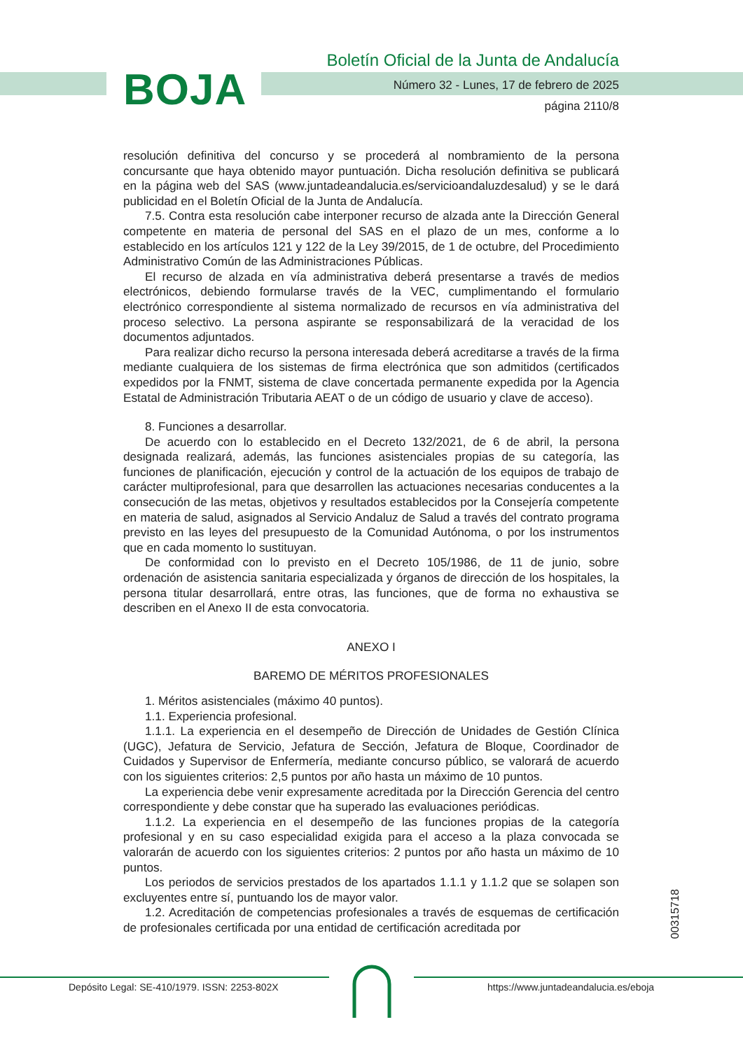BOJA
Boletín Oficial de la Junta de Andalucía
Número 32 - Lunes, 17 de febrero de 2025
página 2110/8
resolución definitiva del concurso y se procederá al nombramiento de la persona concursante que haya obtenido mayor puntuación. Dicha resolución definitiva se publicará en la página web del SAS (www.juntadeandalucia.es/servicioandaluzdesalud) y se le dará publicidad en el Boletín Oficial de la Junta de Andalucía.
7.5. Contra esta resolución cabe interponer recurso de alzada ante la Dirección General competente en materia de personal del SAS en el plazo de un mes, conforme a lo establecido en los artículos 121 y 122 de la Ley 39/2015, de 1 de octubre, del Procedimiento Administrativo Común de las Administraciones Públicas.
El recurso de alzada en vía administrativa deberá presentarse a través de medios electrónicos, debiendo formularse través de la VEC, cumplimentando el formulario electrónico correspondiente al sistema normalizado de recursos en vía administrativa del proceso selectivo. La persona aspirante se responsabilizará de la veracidad de los documentos adjuntados.
Para realizar dicho recurso la persona interesada deberá acreditarse a través de la firma mediante cualquiera de los sistemas de firma electrónica que son admitidos (certificados expedidos por la FNMT, sistema de clave concertada permanente expedida por la Agencia Estatal de Administración Tributaria AEAT o de un código de usuario y clave de acceso).
8. Funciones a desarrollar.
De acuerdo con lo establecido en el Decreto 132/2021, de 6 de abril, la persona designada realizará, además, las funciones asistenciales propias de su categoría, las funciones de planificación, ejecución y control de la actuación de los equipos de trabajo de carácter multiprofesional, para que desarrollen las actuaciones necesarias conducentes a la consecución de las metas, objetivos y resultados establecidos por la Consejería competente en materia de salud, asignados al Servicio Andaluz de Salud a través del contrato programa previsto en las leyes del presupuesto de la Comunidad Autónoma, o por los instrumentos que en cada momento lo sustituyan.
De conformidad con lo previsto en el Decreto 105/1986, de 11 de junio, sobre ordenación de asistencia sanitaria especializada y órganos de dirección de los hospitales, la persona titular desarrollará, entre otras, las funciones, que de forma no exhaustiva se describen en el Anexo II de esta convocatoria.
ANEXO I
BAREMO DE MÉRITOS PROFESIONALES
1. Méritos asistenciales (máximo 40 puntos).
1.1. Experiencia profesional.
1.1.1. La experiencia en el desempeño de Dirección de Unidades de Gestión Clínica (UGC), Jefatura de Servicio, Jefatura de Sección, Jefatura de Bloque, Coordinador de Cuidados y Supervisor de Enfermería, mediante concurso público, se valorará de acuerdo con los siguientes criterios: 2,5 puntos por año hasta un máximo de 10 puntos.
La experiencia debe venir expresamente acreditada por la Dirección Gerencia del centro correspondiente y debe constar que ha superado las evaluaciones periódicas.
1.1.2. La experiencia en el desempeño de las funciones propias de la categoría profesional y en su caso especialidad exigida para el acceso a la plaza convocada se valorarán de acuerdo con los siguientes criterios: 2 puntos por año hasta un máximo de 10 puntos.
Los periodos de servicios prestados de los apartados 1.1.1 y 1.1.2 que se solapen son excluyentes entre sí, puntuando los de mayor valor.
1.2. Acreditación de competencias profesionales a través de esquemas de certificación de profesionales certificada por una entidad de certificación acreditada por
00315718
Depósito Legal: SE-410/1979. ISSN: 2253-802X
https://www.juntadeandalucia.es/eboja